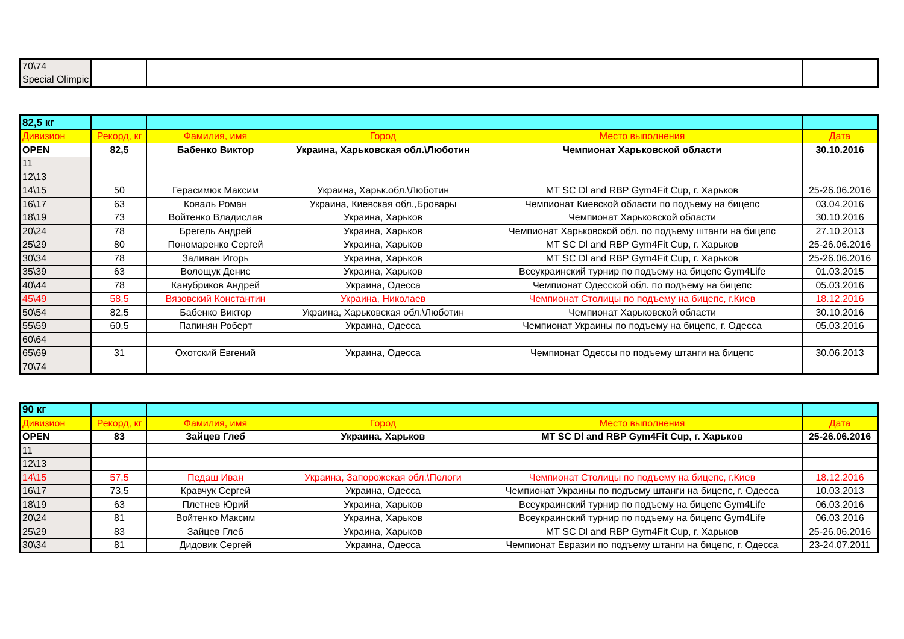| 70\74 | | | | | |
| Special Olimpic | | | | | |
| 82,5 кг | | | | | |
| Дивизион | Рекорд, кг | Фамилия, имя | Город | Место выполнения | Дата |
| OPEN | 82,5 | Бабенко Виктор | Украина, Харьковская обл.\Люботин | Чемпионат Харьковской области | 30.10.2016 |
| 11 | | | | | |
| 12\13 | | | | | |
| 14\15 | 50 | Герасимюк Максим | Украина, Харьк.обл.\Люботин | MT SC Dl and RBP Gym4Fit Cup, г. Харьков | 25-26.06.2016 |
| 16\17 | 63 | Коваль Роман | Украина, Киевская обл.,Бровары | Чемпионат Киевской области по подъему на бицепс | 03.04.2016 |
| 18\19 | 73 | Войтенко Владислав | Украина, Харьков | Чемпионат Харьковской области | 30.10.2016 |
| 20\24 | 78 | Брегель Андрей | Украина, Харьков | Чемпионат Харьковской обл. по подъему штанги на бицепс | 27.10.2013 |
| 25\29 | 80 | Пономаренко Сергей | Украина, Харьков | MT SC Dl and RBP Gym4Fit Cup, г. Харьков | 25-26.06.2016 |
| 30\34 | 78 | Заливан Игорь | Украина, Харьков | MT SC Dl and RBP Gym4Fit Cup, г. Харьков | 25-26.06.2016 |
| 35\39 | 63 | Волощук Денис | Украина, Харьков | Всеукраинский турнир по подъему на бицепс Gym4Life | 01.03.2015 |
| 40\44 | 78 | Канубриков Андрей | Украина, Одесса | Чемпионат Одесской обл. по подъему на бицепс | 05.03.2016 |
| 45\49 | 58,5 | Вязовский Константин | Украина, Николаев | Чемпионат Столицы по подъему на бицепс, г.Киев | 18.12.2016 |
| 50\54 | 82,5 | Бабенко Виктор | Украина, Харьковская обл.\Люботин | Чемпионат Харьковской области | 30.10.2016 |
| 55\59 | 60,5 | Папинян Роберт | Украина, Одесса | Чемпионат Украины по подъему на бицепс, г. Одесса | 05.03.2016 |
| 60\64 | | | | | |
| 65\69 | 31 | Охотский Евгений | Украина, Одесса | Чемпионат Одессы по подъему штанги на бицепс | 30.06.2013 |
| 70\74 | | | | | |
| 90 кг | | | | | |
| Дивизион | Рекорд, кг | Фамилия, имя | Город | Место выполнения | Дата |
| OPEN | 83 | Зайцев Глеб | Украина, Харьков | MT SC Dl and RBP Gym4Fit Cup, г. Харьков | 25-26.06.2016 |
| 11 | | | | | |
| 12\13 | | | | | |
| 14\15 | 57,5 | Педаш Иван | Украина, Запорожская обл.\Пологи | Чемпионат Столицы по подъему на бицепс, г.Киев | 18.12.2016 |
| 16\17 | 73,5 | Кравчук Сергей | Украина, Одесса | Чемпионат Украины по подъему штанги на бицепс, г. Одесса | 10.03.2013 |
| 18\19 | 63 | Плетнев Юрий | Украина, Харьков | Всеукраинский турнир по подъему на бицепс Gym4Life | 06.03.2016 |
| 20\24 | 81 | Войтенко Максим | Украина, Харьков | Всеукраинский турнир по подъему на бицепс Gym4Life | 06.03.2016 |
| 25\29 | 83 | Зайцев Глеб | Украина, Харьков | MT SC Dl and RBP Gym4Fit Cup, г. Харьков | 25-26.06.2016 |
| 30\34 | 81 | Дидовик Сергей | Украина, Одесса | Чемпионат Евразии по подъему штанги на бицепс, г. Одесса | 23-24.07.2011 |